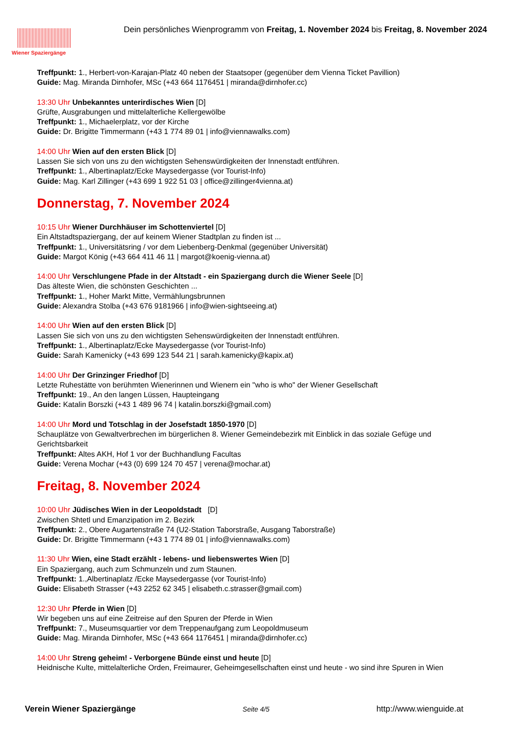Wiener Spaziergänge
Dein persönliches Wienprogramm von Freitag, 1. November 2024 bis Freitag, 8. November 2024
Treffpunkt: 1., Herbert-von-Karajan-Platz 40 neben der Staatsoper (gegenüber dem Vienna Ticket Pavillion)
Guide: Mag. Miranda Dirnhofer, MSc (+43 664 1176451 | miranda@dirnhofer.cc)
13:30 Uhr Unbekanntes unterirdisches Wien [D]
Grüfte, Ausgrabungen und mittelalterliche Kellergewölbe
Treffpunkt: 1., Michaelerplatz, vor der Kirche
Guide: Dr. Brigitte Timmermann (+43 1 774 89 01 | info@viennawalks.com)
14:00 Uhr Wien auf den ersten Blick [D]
Lassen Sie sich von uns zu den wichtigsten Sehenswürdigkeiten der Innenstadt entführen.
Treffpunkt: 1., Albertinaplatz/Ecke Maysedergasse (vor Tourist-Info)
Guide: Mag. Karl Zillinger (+43 699 1 922 51 03 | office@zillinger4vienna.at)
Donnerstag, 7. November 2024
10:15 Uhr Wiener Durchhäuser im Schottenviertel [D]
Ein Altstadtspaziergang, der auf keinem Wiener Stadtplan zu finden ist ...
Treffpunkt: 1., Universitätsring / vor dem Liebenberg-Denkmal (gegenüber Universität)
Guide: Margot König (+43 664 411 46 11 | margot@koenig-vienna.at)
14:00 Uhr Verschlungene Pfade in der Altstadt - ein Spaziergang durch die Wiener Seele [D]
Das älteste Wien, die schönsten Geschichten ...
Treffpunkt: 1., Hoher Markt Mitte, Vermählungsbrunnen
Guide: Alexandra Stolba (+43 676 9181966 | info@wien-sightseeing.at)
14:00 Uhr Wien auf den ersten Blick [D]
Lassen Sie sich von uns zu den wichtigsten Sehenswürdigkeiten der Innenstadt entführen.
Treffpunkt: 1., Albertinaplatz/Ecke Maysedergasse (vor Tourist-Info)
Guide: Sarah Kamenicky (+43 699 123 544 21 | sarah.kamenicky@kapix.at)
14:00 Uhr Der Grinzinger Friedhof [D]
Letzte Ruhestätte von berühmten Wienerinnen und Wienern ein "who is who" der Wiener Gesellschaft
Treffpunkt: 19., An den langen Lüssen, Haupteingang
Guide: Katalin Borszki (+43 1 489 96 74 | katalin.borszki@gmail.com)
14:00 Uhr Mord und Totschlag in der Josefstadt 1850-1970 [D]
Schauplätze von Gewaltverbrechen im bürgerlichen 8. Wiener Gemeindebezirk mit Einblick in das soziale Gefüge und Gerichtsbarkeit
Treffpunkt: Altes AKH, Hof 1 vor der Buchhandlung Facultas
Guide: Verena Mochar (+43 (0) 699 124 70 457 | verena@mochar.at)
Freitag, 8. November 2024
10:00 Uhr Jüdisches Wien in der Leopoldstadt [D]
Zwischen Shtetl und Emanzipation im 2. Bezirk
Treffpunkt: 2., Obere Augartenstraße 74 (U2-Station Taborstraße, Ausgang Taborstraße)
Guide: Dr. Brigitte Timmermann (+43 1 774 89 01 | info@viennawalks.com)
11:30 Uhr Wien, eine Stadt erzählt - lebens- und liebenswertes Wien [D]
Ein Spaziergang, auch zum Schmunzeln und zum Staunen.
Treffpunkt: 1.,Albertinaplatz /Ecke Maysedergasse (vor Tourist-Info)
Guide: Elisabeth Strasser (+43 2252 62 345 | elisabeth.c.strasser@gmail.com)
12:30 Uhr Pferde in Wien [D]
Wir begeben uns auf eine Zeitreise auf den Spuren der Pferde in Wien
Treffpunkt: 7., Museumsquartier vor dem Treppenaufgang zum Leopoldmuseum
Guide: Mag. Miranda Dirnhofer, MSc (+43 664 1176451 | miranda@dirnhofer.cc)
14:00 Uhr Streng geheim! - Verborgene Bünde einst und heute [D]
Heidnische Kulte, mittelalterliche Orden, Freimaurer, Geheimgesellschaften einst und heute - wo sind ihre Spuren in Wien
Verein Wiener Spaziergänge Seite 4/5 http://www.wienguide.at